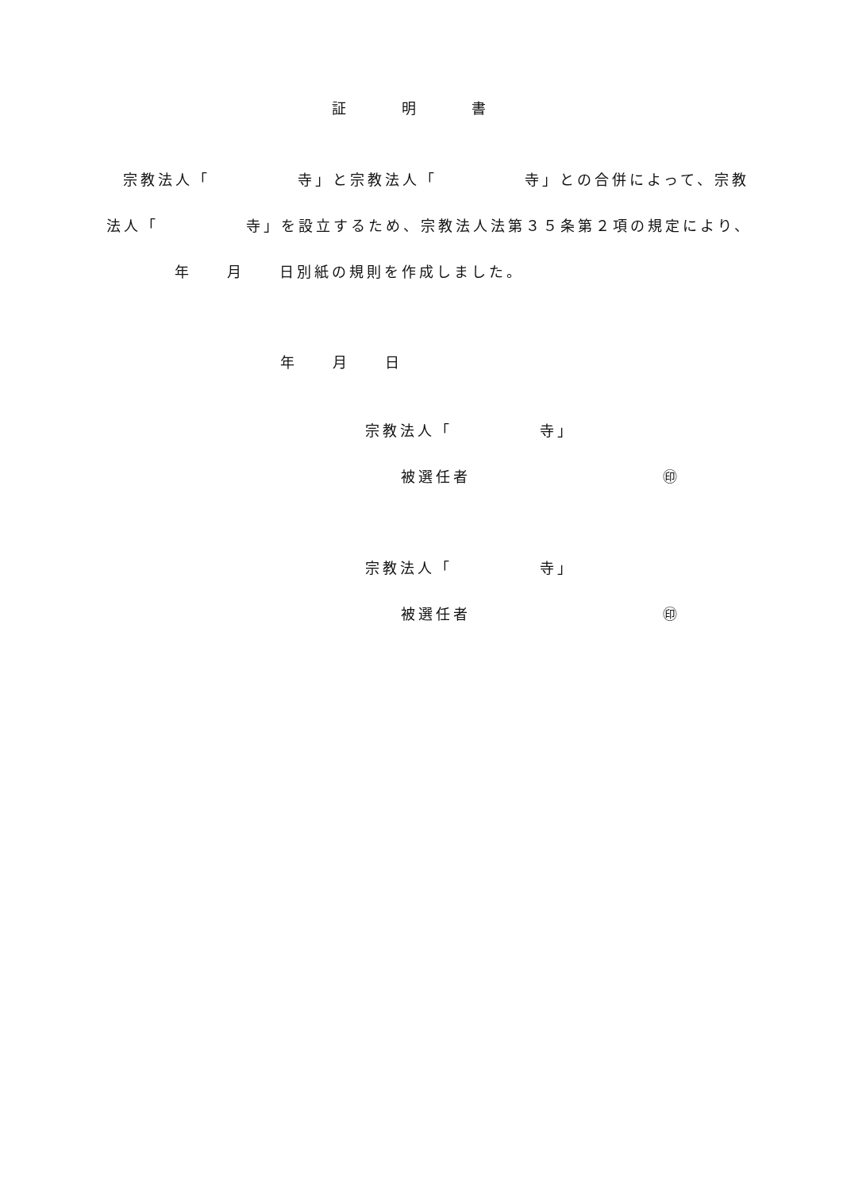証　　　明　　　書
宗教法人「　　　　　寺」と宗教法人「　　　　　寺」との合併によって、宗教
法人「　　　　　寺」を設立するため、宗教法人法第３５条第２項の規定により、
年　　月　　日別紙の規則を作成しました。
年　　月　　日
宗教法人「　　　　　寺」
被選任者　　　　　　　　　　　㊞
宗教法人「　　　　　寺」
被選任者　　　　　　　　　　　㊞